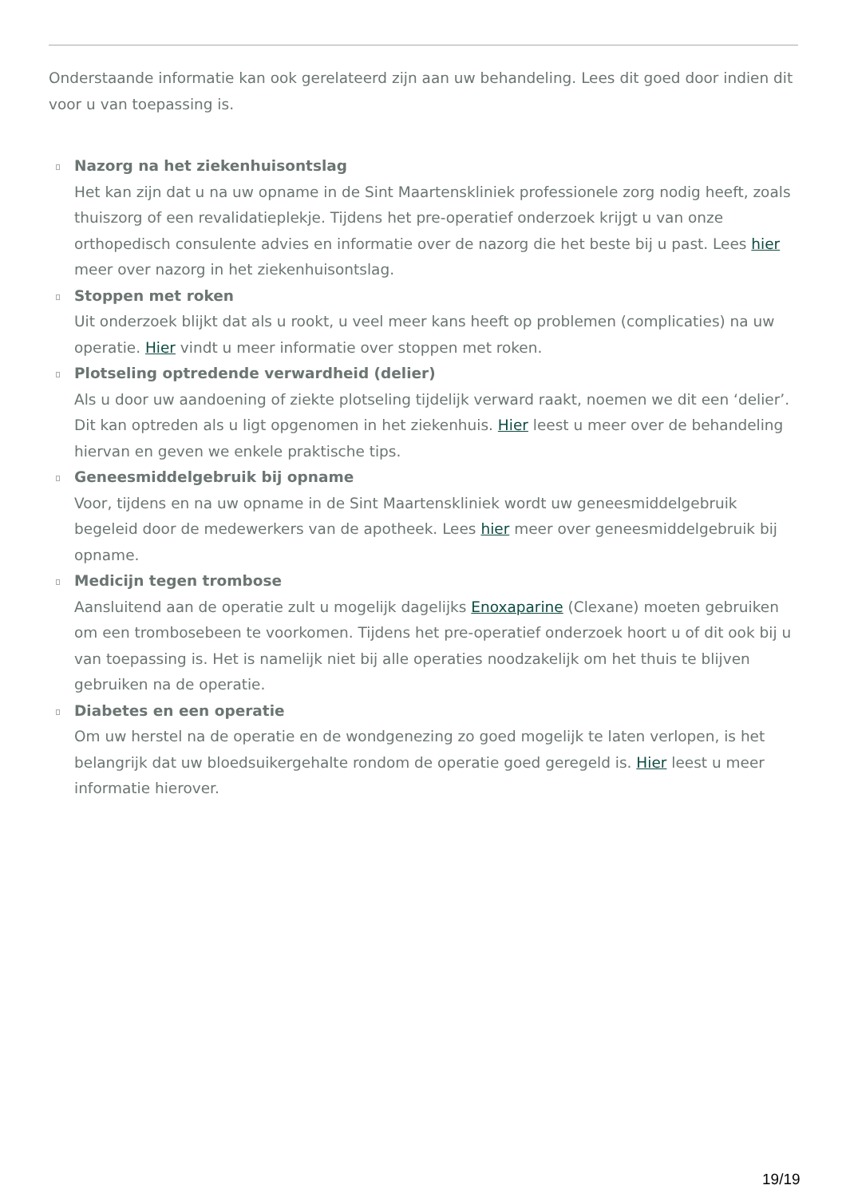Onderstaande informatie kan ook gerelateerd zijn aan uw behandeling. Lees dit goed door indien dit voor u van toepassing is.
Nazorg na het ziekenhuisontslag
Het kan zijn dat u na uw opname in de Sint Maartenskliniek professionele zorg nodig heeft, zoals thuiszorg of een revalidatieplekje. Tijdens het pre-operatief onderzoek krijgt u van onze orthopedisch consulente advies en informatie over de nazorg die het beste bij u past. Lees hier meer over nazorg in het ziekenhuisontslag.
Stoppen met roken
Uit onderzoek blijkt dat als u rookt, u veel meer kans heeft op problemen (complicaties) na uw operatie. Hier vindt u meer informatie over stoppen met roken.
Plotseling optredende verwardheid (delier)
Als u door uw aandoening of ziekte plotseling tijdelijk verward raakt, noemen we dit een ‘delier’. Dit kan optreden als u ligt opgenomen in het ziekenhuis. Hier leest u meer over de behandeling hiervan en geven we enkele praktische tips.
Geneesmiddelgebruik bij opname
Voor, tijdens en na uw opname in de Sint Maartenskliniek wordt uw geneesmiddelgebruik begeleid door de medewerkers van de apotheek. Lees hier meer over geneesmiddelgebruik bij opname.
Medicijn tegen trombose
Aansluitend aan de operatie zult u mogelijk dagelijks Enoxaparine (Clexane) moeten gebruiken om een trombosebeen te voorkomen. Tijdens het pre-operatief onderzoek hoort u of dit ook bij u van toepassing is. Het is namelijk niet bij alle operaties noodzakelijk om het thuis te blijven gebruiken na de operatie.
Diabetes en een operatie
Om uw herstel na de operatie en de wondgenezing zo goed mogelijk te laten verlopen, is het belangrijk dat uw bloedsuikergehalte rondom de operatie goed geregeld is. Hier leest u meer informatie hierover.
19/19